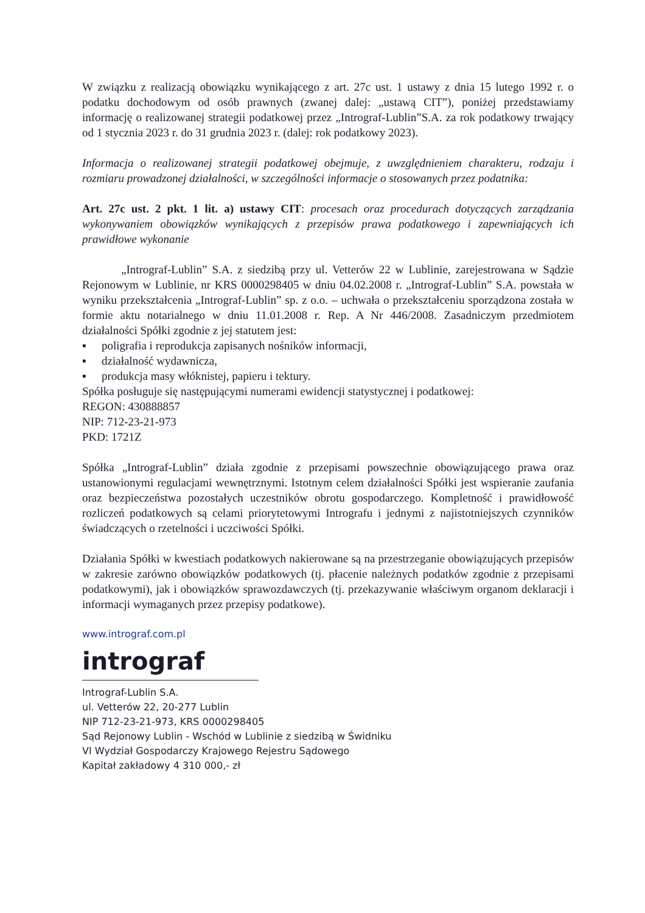W związku z realizacją obowiązku wynikającego z art. 27c ust. 1 ustawy z dnia 15 lutego 1992 r. o podatku dochodowym od osób prawnych (zwanej dalej: „ustawą CIT”), poniżej przedstawiamy informację o realizowanej strategii podatkowej przez „Intrograf-Lublin”S.A. za rok podatkowy trwający od 1 stycznia 2023 r. do 31 grudnia 2023 r. (dalej: rok podatkowy 2023).
Informacja o realizowanej strategii podatkowej obejmuje, z uwzględnieniem charakteru, rodzaju i rozmiaru prowadzonej działalności, w szczególności informacje o stosowanych przez podatnika:
Art. 27c ust. 2 pkt. 1 lit. a) ustawy CIT: procesach oraz procedurach dotyczących zarządzania wykonywaniem obowiązków wynikających z przepisów prawa podatkowego i zapewniających ich prawidłowe wykonanie
„Intrograf-Lublin” S.A. z siedzibą przy ul. Vetterów 22 w Lublinie, zarejestrowana w Sądzie Rejonowym w Lublinie, nr KRS 0000298405 w dniu 04.02.2008 r. „Intrograf-Lublin” S.A. powstała w wyniku przekształcenia „Intrograf-Lublin” sp. z o.o. – uchwała o przekształceniu sporządzona została w formie aktu notarialnego w dniu 11.01.2008 r. Rep. A Nr 446/2008. Zasadniczym przedmiotem działalności Spółki zgodnie z jej statutem jest:
▪ poligrafia i reprodukcja zapisanych nośników informacji,
▪ działalność wydawnicza,
▪ produkcja masy włóknistej, papieru i tektury.
Spółka posługuje się następującymi numerami ewidencji statystycznej i podatkowej:
REGON: 430888857
NIP: 712-23-21-973
PKD: 1721Z
Spółka „Intrograf-Lublin” działa zgodnie z przepisami powszechnie obowiązującego prawa oraz ustanowionymi regulacjami wewnętrznymi. Istotnym celem działalności Spółki jest wspieranie zaufania oraz bezpieczeństwa pozostałych uczestników obrotu gospodarczego. Kompletność i prawidłowość rozliczeń podatkowych są celami priorytetowymi Intrografu i jednymi z najistotniejszych czynników świadczących o rzetelności i uczciwości Spółki.
Działania Spółki w kwestiach podatkowych nakierowane są na przestrzeganie obowiązujących przepisów w zakresie zarówno obowiązków podatkowych (tj. płacenie należnych podatków zgodnie z przepisami podatkowymi), jak i obowiązków sprawozdawczych (tj. przekazywanie właściwym organom deklaracji i informacji wymaganych przez przepisy podatkowe).
www.intrograf.com.pl
intrograf
Intrograf-Lublin S.A.
ul. Vetterów 22, 20-277 Lublin
NIP 712-23-21-973, KRS 0000298405
Sąd Rejonowy Lublin - Wschód w Lublinie z siedzibą w Świdniku
VI Wydział Gospodarczy Krajowego Rejestru Sądowego
Kapitał zakładowy 4 310 000,- zł